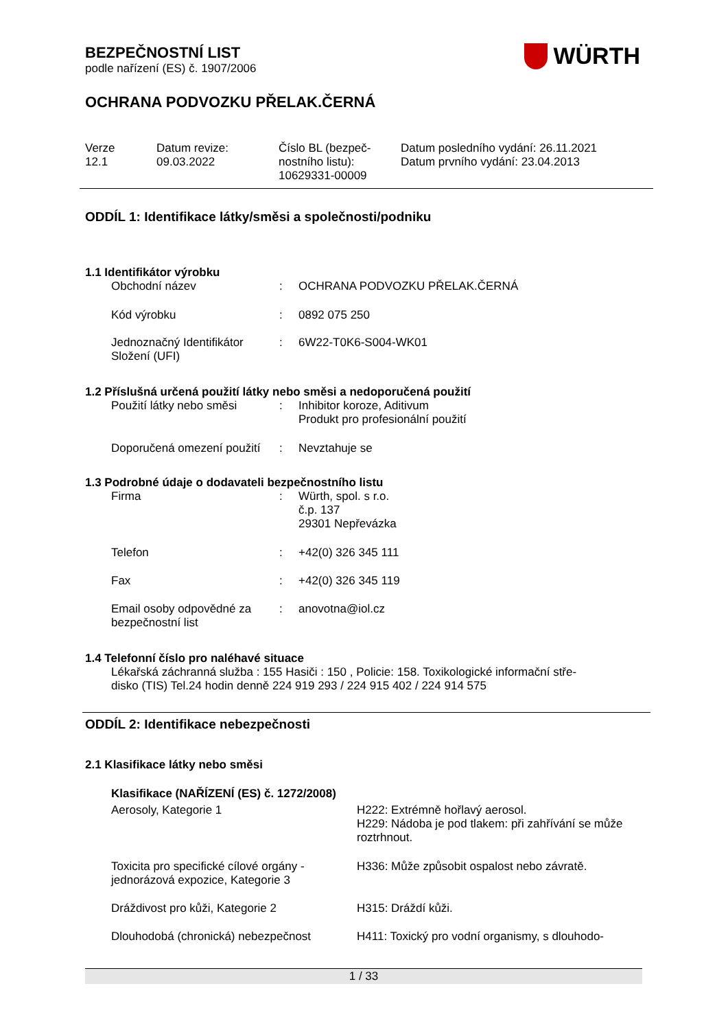WÜRTH
BEZPEČNOSTNÍ LIST
podle nařízení (ES) č. 1907/2006
OCHRANA PODVOZKU PŘELAK.ČERNÁ
| Verze 12.1 | Datum revize: 09.03.2022 | Číslo BL (bezpeč- nostního listu): 10629331-00009 | Datum posledního vydání: 26.11.2021 Datum prvního vydání: 23.04.2013 |
ODDÍL 1: Identifikace látky/směsi a společnosti/podniku
1.1 Identifikátor výrobku
| Obchodní název | : | OCHRANA PODVOZKU PŘELAK.ČERNÁ |
| Kód výrobku | : | 0892 075 250 |
| Jednoznačný Identifikátor Složení (UFI) | : | 6W22-T0K6-S004-WK01 |
1.2 Příslušná určená použití látky nebo směsi a nedoporučená použití
| Použití látky nebo směsi | : | Inhibitor koroze, Aditivum Produkt pro profesionální použití |
| Doporučená omezení použití | : | Nevztahuje se |
1.3 Podrobné údaje o dodavateli bezpečnostního listu
| Firma | : | Würth, spol. s r.o. č.p. 137 29301 Nepřevázka |
| Telefon | : | +42(0) 326 345 111 |
| Fax | : | +42(0) 326 345 119 |
| Email osoby odpovědné za bezpečnostní list | : | anovotna@iol.cz |
1.4 Telefonní číslo pro naléhavé situace
Lékařská záchranná služba : 155 Hasiči : 150 , Policie: 158. Toxikologické informační stře-
disko (TIS) Tel.24 hodin denně 224 919 293 / 224 915 402 / 224 914 575
ODDÍL 2: Identifikace nebezpečnosti
2.1 Klasifikace látky nebo směsi
Klasifikace (NAŘÍZENÍ (ES) č. 1272/2008)
| Aerosoly, Kategorie 1 | H222: Extrémně hořlavý aerosol. H229: Nádoba je pod tlakem: při zahřívání se může roztrhnout. |
| Toxicita pro specifické cílové orgány - jednorázová expozice, Kategorie 3 | H336: Může způsobit ospalost nebo závratě. |
| Dráždivost pro kůži, Kategorie 2 | H315: Dráždí kůži. |
| Dlouhodobá (chronická) nebezpečnost | H411: Toxický pro vodní organismy, s dlouhodo- |
1 / 33